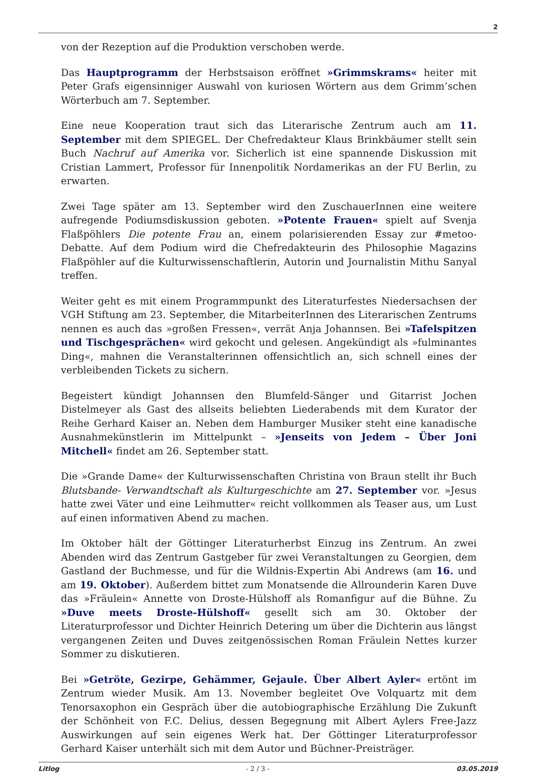2
von der Rezeption auf die Produktion verschoben werde.
Das Hauptprogramm der Herbstsaison eröffnet »Grimmskrams« heiter mit Peter Grafs eigensinniger Auswahl von kuriosen Wörtern aus dem Grimm’schen Wörterbuch am 7. September.
Eine neue Kooperation traut sich das Literarische Zentrum auch am 11. September mit dem SPIEGEL. Der Chefredakteur Klaus Brinkbäumer stellt sein Buch Nachruf auf Amerika vor. Sicherlich ist eine spannende Diskussion mit Cristian Lammert, Professor für Innenpolitik Nordamerikas an der FU Berlin, zu erwarten.
Zwei Tage später am 13. September wird den ZuschauerInnen eine weitere aufregende Podiumsdiskussion geboten. »Potente Frauen« spielt auf Svenja Flaßpöhlers Die potente Frau an, einem polarisierenden Essay zur #metoo-Debatte. Auf dem Podium wird die Chefredakteurin des Philosophie Magazins Flaßpöhler auf die Kulturwissenschaftlerin, Autorin und Journalistin Mithu Sanyal treffen.
Weiter geht es mit einem Programmpunkt des Literaturfestes Niedersachsen der VGH Stiftung am 23. September, die MitarbeiterInnen des Literarischen Zentrums nennen es auch das »großen Fressen«, verrät Anja Johannsen. Bei »Tafelspitzen und Tischgesprächen« wird gekocht und gelesen. Angekündigt als »fulminantes Ding«, mahnen die Veranstalterinnen offensichtlich an, sich schnell eines der verbleibenden Tickets zu sichern.
Begeistert kündigt Johannsen den Blumfeld-Sänger und Gitarrist Jochen Distelmeyer als Gast des allseits beliebten Liederabends mit dem Kurator der Reihe Gerhard Kaiser an. Neben dem Hamburger Musiker steht eine kanadische Ausnahmekünstlerin im Mittelpunkt – »Jenseits von Jedem – Über Joni Mitchell« findet am 26. September statt.
Die »Grande Dame« der Kulturwissenschaften Christina von Braun stellt ihr Buch Blutsbande- Verwandtschaft als Kulturgeschichte am 27. September vor. »Jesus hatte zwei Väter und eine Leihmutter« reicht vollkommen als Teaser aus, um Lust auf einen informativen Abend zu machen.
Im Oktober hält der Göttinger Literaturherbst Einzug ins Zentrum. An zwei Abenden wird das Zentrum Gastgeber für zwei Veranstaltungen zu Georgien, dem Gastland der Buchmesse, und für die Wildnis-Expertin Abi Andrews (am 16. und am 19. Oktober). Außerdem bittet zum Monatsende die Allrounderin Karen Duve das »Fräulein« Annette von Droste-Hülshoff als Romanfigur auf die Bühne. Zu »Duve meets Droste-Hülshoff« gesellt sich am 30. Oktober der Literaturprofessor und Dichter Heinrich Detering um über die Dichterin aus längst vergangenen Zeiten und Duves zeitgenössischen Roman Fräulein Nettes kurzer Sommer zu diskutieren.
Bei »Getröte, Gezirpe, Gehämmer, Gejaule. Über Albert Ayler« ertönt im Zentrum wieder Musik. Am 13. November begleitet Ove Volquartz mit dem Tenorsaxophon ein Gespräch über die autobiographische Erzählung Die Zukunft der Schönheit von F.C. Delius, dessen Begegnung mit Albert Aylers Free-Jazz Auswirkungen auf sein eigenes Werk hat. Der Göttinger Literaturprofessor Gerhard Kaiser unterhält sich mit dem Autor und Büchner-Preisträger.
Litlog - 2 / 3 - 03.05.2019